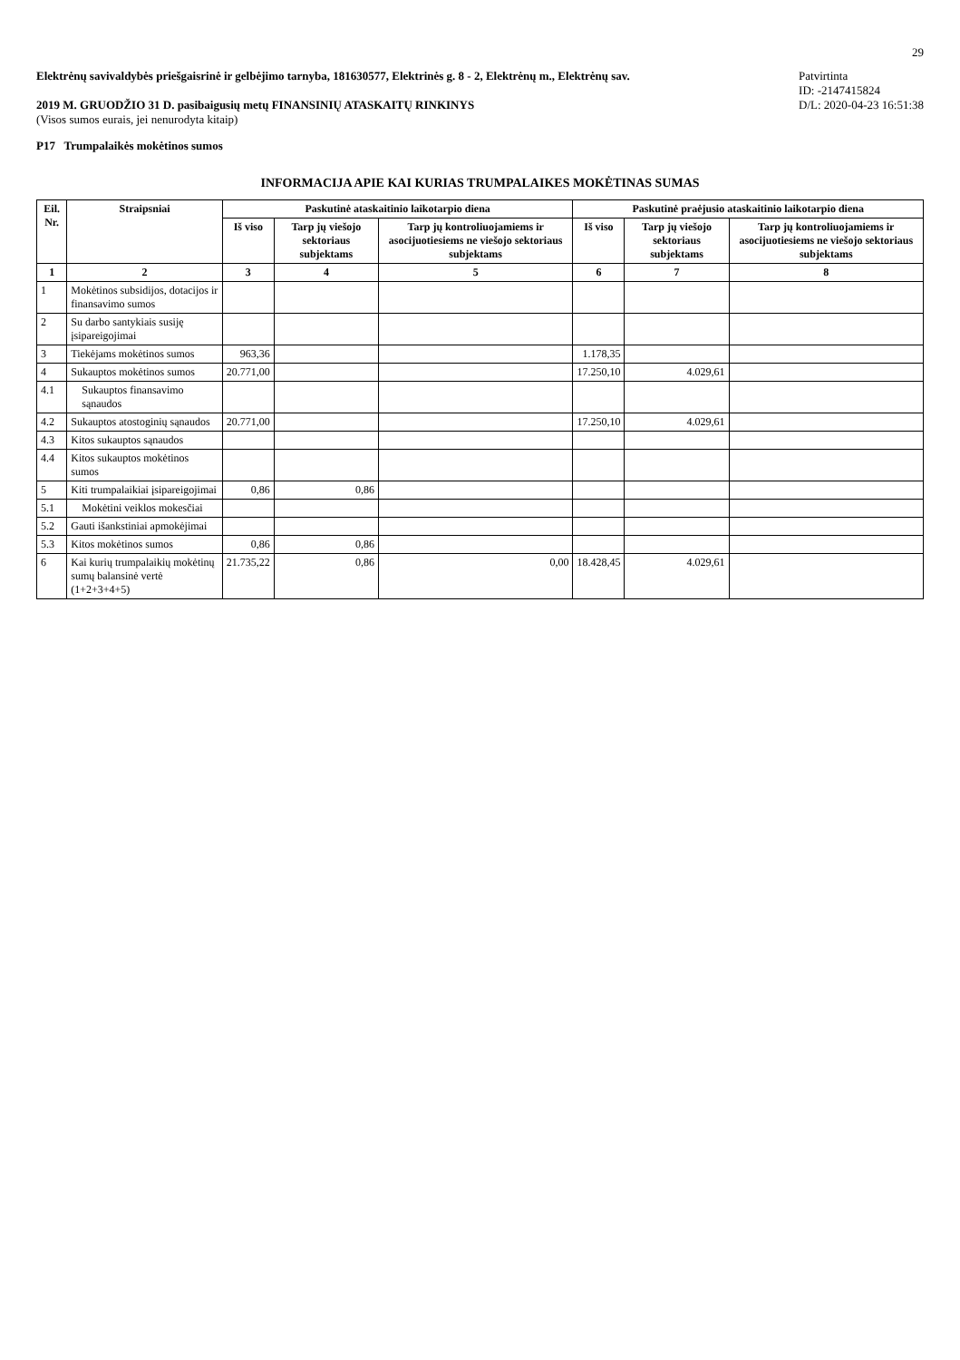29
Elektrėnų savivaldybės priešgaisrinė ir gelbėjimo tarnyba, 181630577, Elektrinės g. 8 - 2, Elektrėnų m., Elektrėnų sav.
2019 M. GRUODŽIO 31 D. pasibaigusių metų FINANSINIŲ ATASKAITŲ RINKINYS
(Visos sumos eurais, jei nenurodyta kitaip)
Patvirtinta
ID: -2147415824
D/L: 2020-04-23 16:51:38
P17 Trumpalaikės mokėtinos sumos
INFORMACIJA APIE KAI KURIAS TRUMPALAIKES MOKĖTINAS SUMAS
| Eil. Nr. | Straipsniai | Paskutinė ataskaitinio laikotarpio diena | | | Paskutinė praėjusio ataskaitinio laikotarpio diena | | |
| --- | --- | --- | --- | --- | --- | --- | --- |
| | | Iš viso | Tarp jų viešojo sektoriaus subjektams | Tarp jų kontroliuojamiems ir asocijuotiesiems ne viešojo sektoriaus subjektams | Iš viso | Tarp jų viešojo sektoriaus subjektams | Tarp jų kontroliuojamiems ir asocijuotiesiems ne viešojo sektoriaus subjektams |
| 1 | 2 | 3 | 4 | 5 | 6 | 7 | 8 |
| 1 | Mokėtinos subsidijos, dotacijos ir finansavimo sumos | | | | | | |
| 2 | Su darbo santykiais susiję įsipareigojimai | | | | | | |
| 3 | Tiekėjams mokėtinos sumos | 963,36 | | | 1.178,35 | | |
| 4 | Sukauptos mokėtinos sumos | 20.771,00 | | | 17.250,10 | 4.029,61 | |
| 4.1 | Sukauptos finansavimo sąnaudos | | | | | | |
| 4.2 | Sukauptos atostoginių sąnaudos | 20.771,00 | | | 17.250,10 | 4.029,61 | |
| 4.3 | Kitos sukauptos sąnaudos | | | | | | |
| 4.4 | Kitos sukauptos mokėtinos sumos | | | | | | |
| 5 | Kiti trumpalaikiai įsipareigojimai | 0,86 | 0,86 | | | | |
| 5.1 | Mokėtini veiklos mokesčiai | | | | | | |
| 5.2 | Gauti išankstiniai apmokėjimai | | | | | | |
| 5.3 | Kitos mokėtinos sumos | 0,86 | 0,86 | | | | |
| 6 | Kai kurių trumpalaikių mokėtinų sumų balansinė vertė (1+2+3+4+5) | 21.735,22 | 0,86 | 0,00 | 18.428,45 | 4.029,61 | |